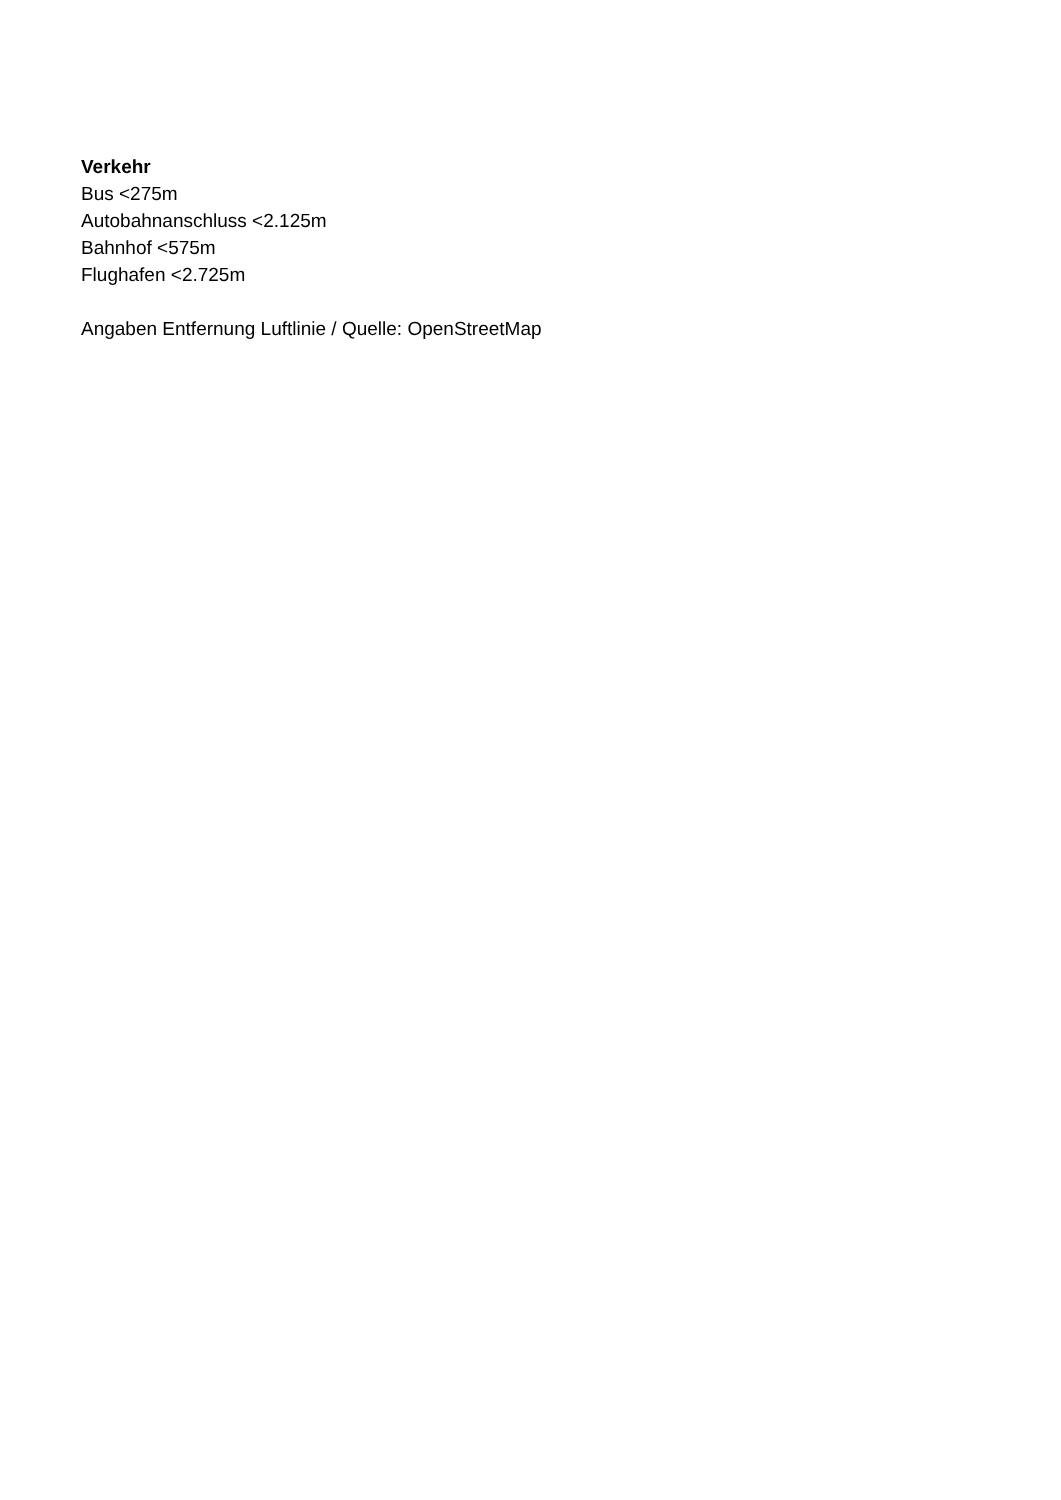Verkehr
Bus <275m
Autobahnanschluss <2.125m
Bahnhof <575m
Flughafen <2.725m
Angaben Entfernung Luftlinie / Quelle: OpenStreetMap